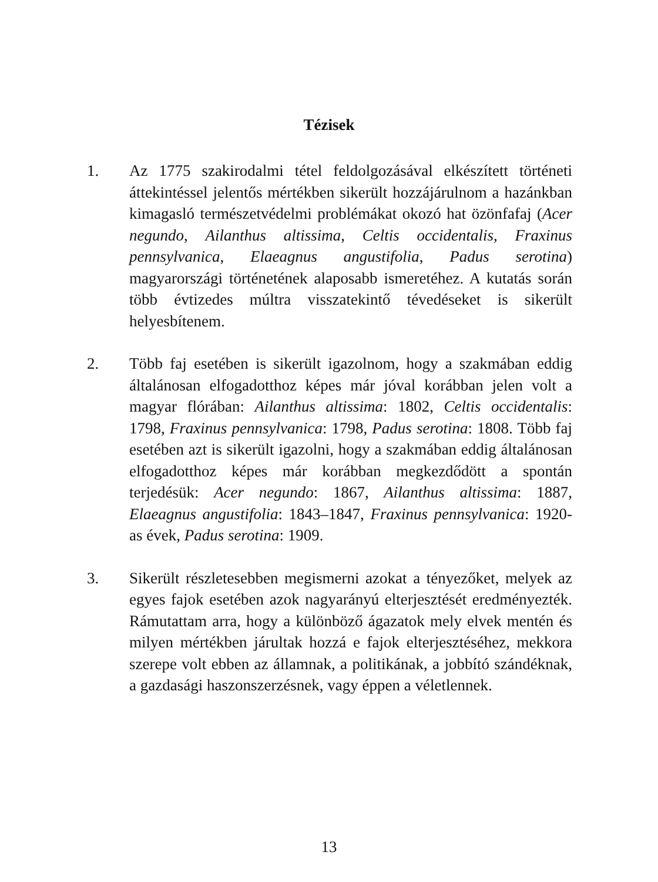Tézisek
1. Az 1775 szakirodalmi tétel feldolgozásával elkészített történeti áttekintéssel jelentős mértékben sikerült hozzájárulnom a hazánkban kimagasló természetvédelmi problémákat okozó hat özönfafaj (Acer negundo, Ailanthus altissima, Celtis occidentalis, Fraxinus pennsylvanica, Elaeagnus angustifolia, Padus serotina) magyarországi történetének alaposabb ismeretéhez. A kutatás során több évtizedes múltra visszate­kintő tévedéseket is sikerült helyesbítenem.
2. Több faj esetében is sikerült igazolnom, hogy a szakmában eddig általánosan elfogadotthoz képes már jóval korábban jelen volt a magyar flórában: Ailanthus altissima: 1802, Celtis occidentalis: 1798, Fraxinus pennsylvanica: 1798, Padus serotina: 1808. Több faj esetében azt is sikerült igazolni, hogy a szakmában eddig általánosan elfogadotthoz képes már korábban megkezdődött a spontán terjedésük: Acer negundo: 1867, Ailanthus altissima: 1887, Elaeagnus angustifolia: 1843–1847, Fraxinus pennsylvanica: 1920-as évek, Padus serotina: 1909.
3. Sikerült részletesebben megismerni azokat a tényezőket, melyek az egyes fajok esetében azok nagyarányú elterjesztését eredményezték. Rámutattam arra, hogy a különböző ágazatok mely elvek mentén és milyen mértékben járultak hozzá e fajok elterjesztéséhez, mekkora szerepe volt ebben az államnak, a politikának, a jobbító szándéknak, a gazdasági haszonszer­zésnek, vagy éppen a véletlennek.
13